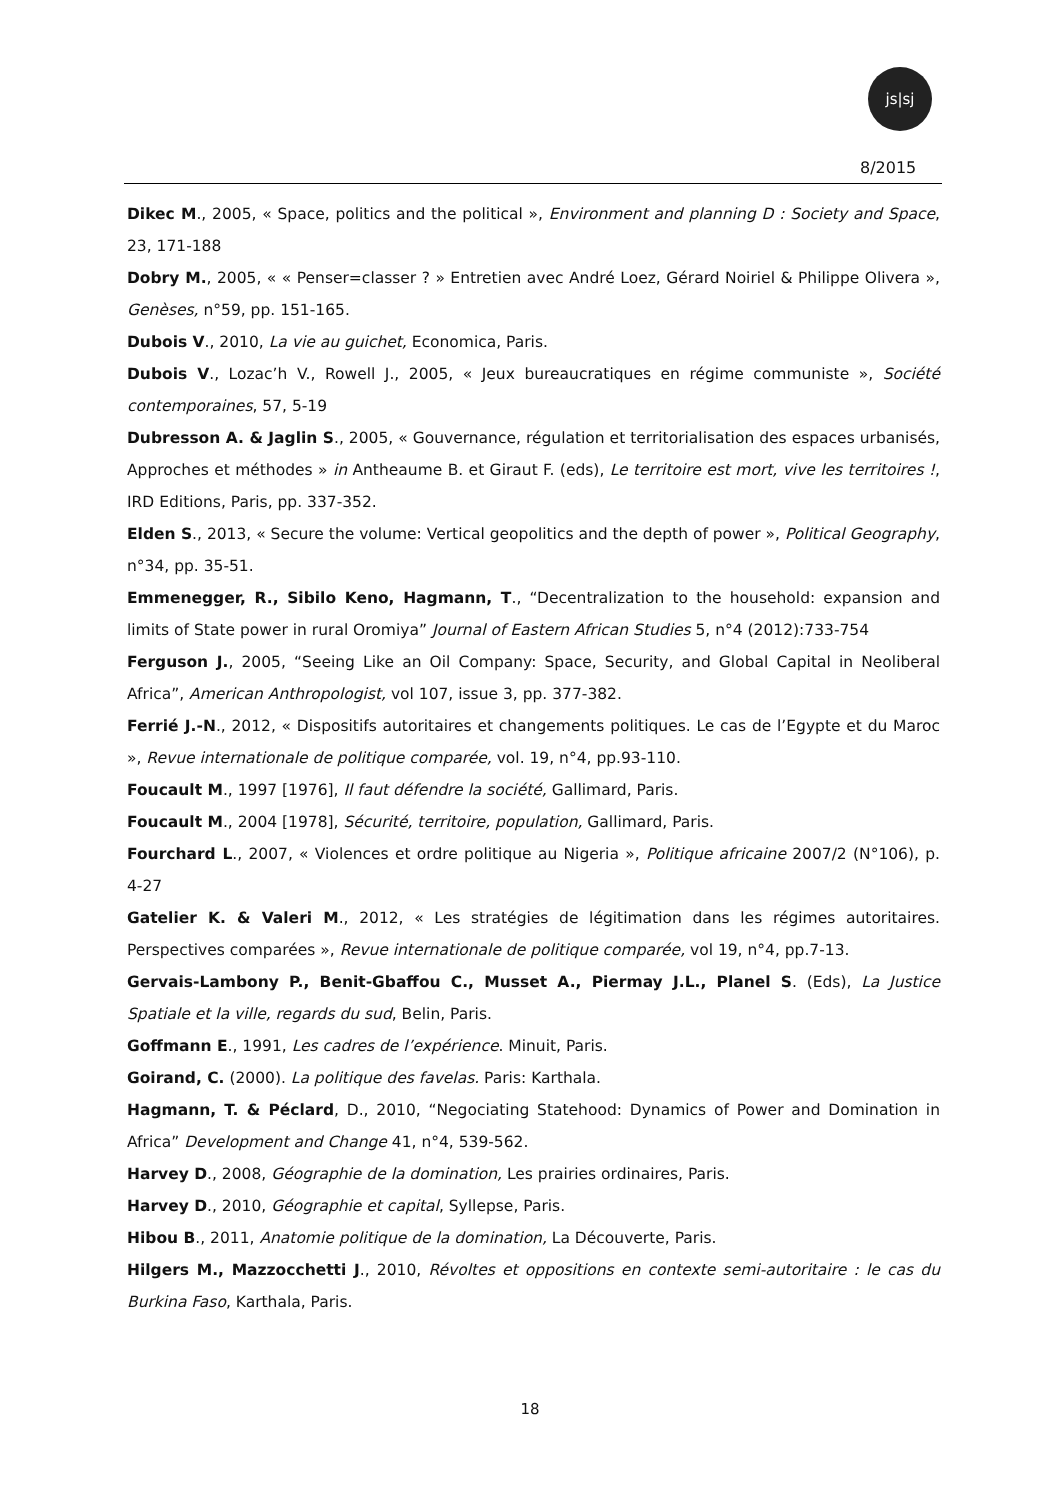js|sj
8/2015
Dikec M., 2005, « Space, politics and the political », Environment and planning D : Society and Space, 23, 171-188
Dobry M., 2005, « « Penser=classer ? » Entretien avec André Loez, Gérard Noiriel & Philippe Olivera », Genèses, n°59, pp. 151-165.
Dubois V., 2010, La vie au guichet, Economica, Paris.
Dubois V., Lozac’h V., Rowell J., 2005, « Jeux bureaucratiques en régime communiste », Société contemporaines, 57, 5-19
Dubresson A. & Jaglin S., 2005, « Gouvernance, régulation et territorialisation des espaces urbanisés, Approches et méthodes » in Antheaume B. et Giraut F. (eds), Le territoire est mort, vive les territoires !, IRD Editions, Paris, pp. 337-352.
Elden S., 2013, « Secure the volume: Vertical geopolitics and the depth of power », Political Geography, n°34, pp. 35-51.
Emmenegger, R., Sibilo Keno, Hagmann, T., “Decentralization to the household: expansion and limits of State power in rural Oromiya” Journal of Eastern African Studies 5, n°4 (2012):733-754
Ferguson J., 2005, “Seeing Like an Oil Company: Space, Security, and Global Capital in Neoliberal Africa”, American Anthropologist, vol 107, issue 3, pp. 377-382.
Ferrié J.-N., 2012, « Dispositifs autoritaires et changements politiques. Le cas de l’Egypte et du Maroc », Revue internationale de politique comparée, vol. 19, n°4, pp.93-110.
Foucault M., 1997 [1976], Il faut défendre la société, Gallimard, Paris.
Foucault M., 2004 [1978], Sécurité, territoire, population, Gallimard, Paris.
Fourchard L., 2007, « Violences et ordre politique au Nigeria », Politique africaine 2007/2 (N°106), p. 4-27
Gatelier K. & Valeri M., 2012, « Les stratégies de légitimation dans les régimes autoritaires. Perspectives comparées », Revue internationale de politique comparée, vol 19, n°4, pp.7-13.
Gervais-Lambony P., Benit-Gbaffou C., Musset A., Piermay J.L., Planel S. (Eds), La Justice Spatiale et la ville, regards du sud, Belin, Paris.
Goffmann E., 1991, Les cadres de l’expérience. Minuit, Paris.
Goirand, C. (2000). La politique des favelas. Paris: Karthala.
Hagmann, T. & Péclard, D., 2010, “Negociating Statehood: Dynamics of Power and Domination in Africa” Development and Change 41, n°4, 539-562.
Harvey D., 2008, Géographie de la domination, Les prairies ordinaires, Paris.
Harvey D., 2010, Géographie et capital, Syllepse, Paris.
Hibou B., 2011, Anatomie politique de la domination, La Découverte, Paris.
Hilgers M., Mazzocchetti J., 2010, Révoltes et oppositions en contexte semi-autoritaire : le cas du Burkina Faso, Karthala, Paris.
18